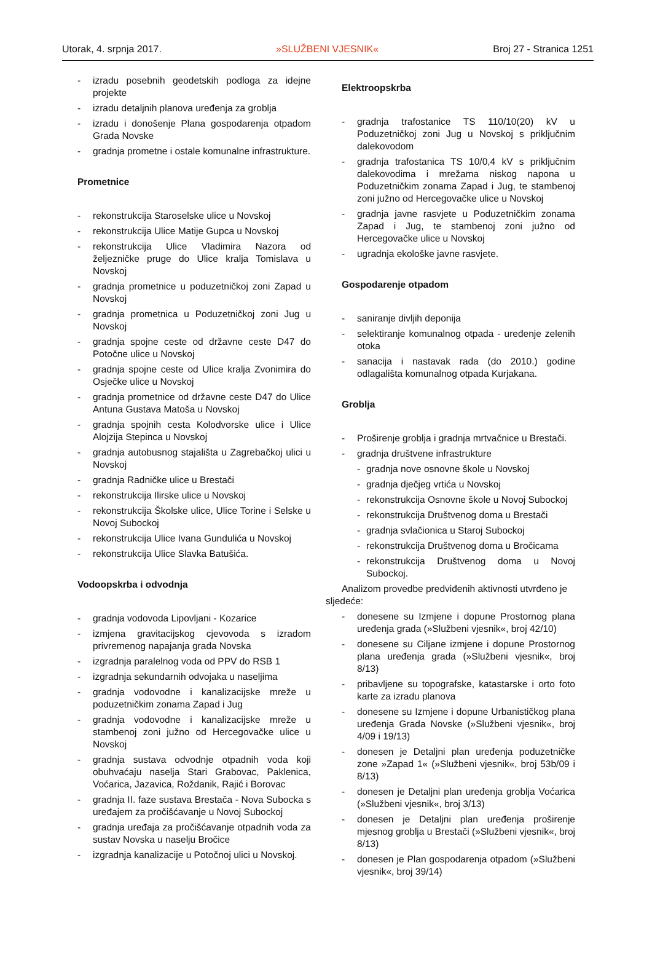Utorak, 4. srpnja 2017. »SLUŽBENI VJESNIK« Broj 27 - Stranica 1251
- izradu posebnih geodetskih podloga za idejne projekte
- izradu detaljnih planova uređenja za groblja
- izradu i donošenje Plana gospodarenja otpadom Grada Novske
- gradnja prometne i ostale komunalne infrastrukture.
Prometnice
- rekonstrukcija Staroselske ulice u Novskoj
- rekonstrukcija Ulice Matije Gupca u Novskoj
- rekonstrukcija Ulice Vladimira Nazora od željezničke pruge do Ulice kralja Tomislava u Novskoj
- gradnja prometnice u poduzetničkoj zoni Zapad u Novskoj
- gradnja prometnica u Poduzetničkoj zoni Jug u Novskoj
- gradnja spojne ceste od državne ceste D47 do Potočne ulice u Novskoj
- gradnja spojne ceste od Ulice kralja Zvonimira do Osječke ulice u Novskoj
- gradnja prometnice od državne ceste D47 do Ulice Antuna Gustava Matoša u Novskoj
- gradnja spojnih cesta Kolodvorske ulice i Ulice Alojzija Stepinca u Novskoj
- gradnja autobusnog stajališta u Zagrebačkoj ulici u Novskoj
- gradnja Radničke ulice u Brestači
- rekonstrukcija Ilirske ulice u Novskoj
- rekonstrukcija Školske ulice, Ulice Torine i Selske u Novoj Subockoj
- rekonstrukcija Ulice Ivana Gundulića u Novskoj
- rekonstrukcija Ulice Slavka Batušića.
Vodoopskrba i odvodnja
- gradnja vodovoda Lipovljani - Kozarice
- izmjena gravitacijskog cjevovoda s izradom privremenog napajanja grada Novska
- izgradnja paralelnog voda od PPV do RSB 1
- izgradnja sekundarnih odvojaka u naseljima
- gradnja vodovodne i kanalizacijske mreže u poduzetničkim zonama Zapad i Jug
- gradnja vodovodne i kanalizacijske mreže u stambenoj zoni južno od Hercegovačke ulice u Novskoj
- gradnja sustava odvodnje otpadnih voda koji obuhvaćaju naselja Stari Grabovac, Paklenica, Voćarica, Jazavica, Roždanik, Rajić i Borovac
- gradnja II. faze sustava Brestača - Nova Subocka s uređajem za pročišćavanje u Novoj Subockoj
- gradnja uređaja za pročišćavanje otpadnih voda za sustav Novska u naselju Bročice
- izgradnja kanalizacije u Potočnoj ulici u Novskoj.
Elektroopskrba
- gradnja trafostanice TS 110/10(20) kV u Poduzetničkoj zoni Jug u Novskoj s priključnim dalekovodom
- gradnja trafostanica TS 10/0,4 kV s priključnim dalekovodima i mrežama niskog napona u Poduzetničkim zonama Zapad i Jug, te stambenoj zoni južno od Hercegovačke ulice u Novskoj
- gradnja javne rasvjete u Poduzetničkim zonama Zapad i Jug, te stambenoj zoni južno od Hercegovačke ulice u Novskoj
- ugradnja ekološke javne rasvjete.
Gospodarenje otpadom
- saniranje divljih deponija
- selektiranje komunalnog otpada - uređenje zelenih otoka
- sanacija i nastavak rada (do 2010.) godine odlagališta komunalnog otpada Kurjakana.
Groblja
- Proširenje groblja i gradnja mrtvačnice u Brestači.
- gradnja društvene infrastrukture
- gradnja nove osnovne škole u Novskoj
- gradnja dječjeg vrtića u Novskoj
- rekonstrukcija Osnovne škole u Novoj Subockoj
- rekonstrukcija Društvenog doma u Brestači
- gradnja svlačionica u Staroj Subockoj
- rekonstrukcija Društvenog doma u Bročicama
- rekonstrukcija Društvenog doma u Novoj Subockoj.
Analizom provedbe predviđenih aktivnosti utvrđeno je sljedeće:
- donesene su Izmjene i dopune Prostornog plana uređenja grada (»Službeni vjesnik«, broj 42/10)
- donesene su Ciljane izmjene i dopune Prostornog plana uređenja grada (»Službeni vjesnik«, broj 8/13)
- pribavljene su topografske, katastarske i orto foto karte za izradu planova
- donesene su Izmjene i dopune Urbanističkog plana uređenja Grada Novske (»Službeni vjesnik«, broj 4/09 i 19/13)
- donesen je Detaljni plan uređenja poduzetničke zone »Zapad 1« (»Službeni vjesnik«, broj 53b/09 i 8/13)
- donesen je Detaljni plan uređenja groblja Voćarica (»Službeni vjesnik«, broj 3/13)
- donesen je Detaljni plan uređenja proširenje mjesnog groblja u Brestači (»Službeni vjesnik«, broj 8/13)
- donesen je Plan gospodarenja otpadom (»Službeni vjesnik«, broj 39/14)